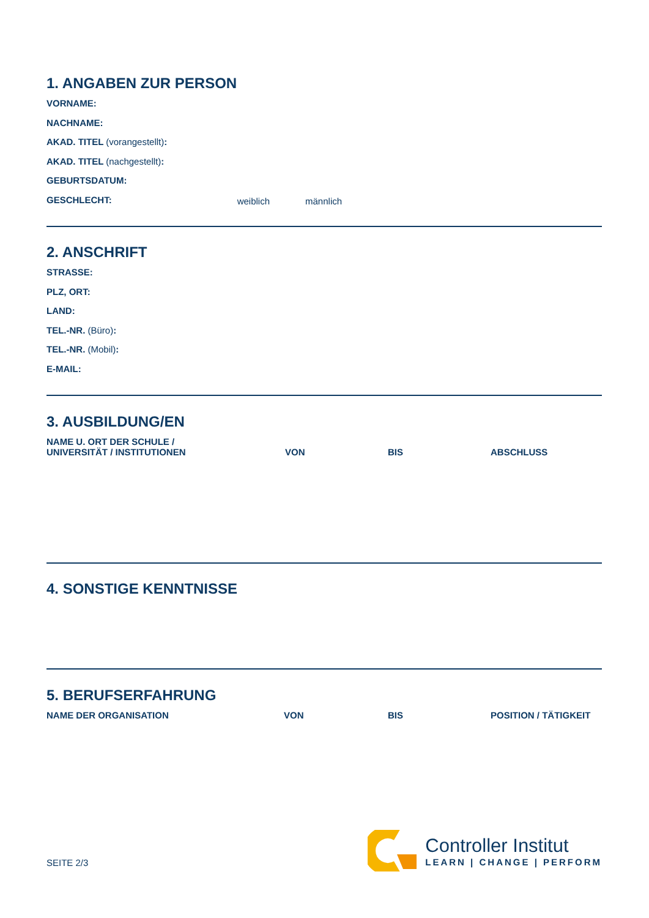1. ANGABEN ZUR PERSON
VORNAME:
NACHNAME:
AKAD. TITEL (vorangestellt):
AKAD. TITEL (nachgestellt):
GEBURTSDATUM:
GESCHLECHT: weiblich männlich
2. ANSCHRIFT
STRASSE:
PLZ, ORT:
LAND:
TEL.-NR. (Büro):
TEL.-NR. (Mobil):
E-MAIL:
3. AUSBILDUNG/EN
| NAME U. ORT DER SCHULE / UNIVERSITÄT / INSTITUTIONEN | VON | BIS | ABSCHLUSS |
| --- | --- | --- | --- |
4. SONSTIGE KENNTNISSE
5. BERUFSERFAHRUNG
| NAME DER ORGANISATION | VON | BIS | POSITION / TÄTIGKEIT |
| --- | --- | --- | --- |
SEITE 2/3
Controller Institut
LEARN | CHANGE | PERFORM